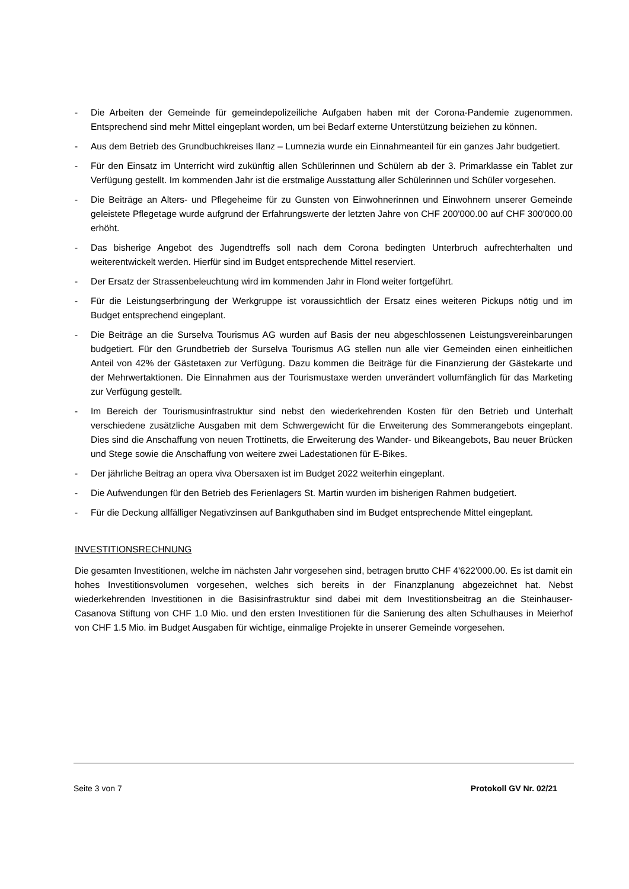- Die Arbeiten der Gemeinde für gemeindepolizeiliche Aufgaben haben mit der Corona-Pandemie zugenommen. Entsprechend sind mehr Mittel eingeplant worden, um bei Bedarf externe Unterstützung beiziehen zu können.
- Aus dem Betrieb des Grundbuchkreises Ilanz – Lumnezia wurde ein Einnahmeanteil für ein ganzes Jahr budgetiert.
- Für den Einsatz im Unterricht wird zukünftig allen Schülerinnen und Schülern ab der 3. Primarklasse ein Tablet zur Verfügung gestellt. Im kommenden Jahr ist die erstmalige Ausstattung aller Schülerinnen und Schüler vorgesehen.
- Die Beiträge an Alters- und Pflegeheime für zu Gunsten von Einwohnerinnen und Einwohnern unserer Gemeinde geleistete Pflegetage wurde aufgrund der Erfahrungswerte der letzten Jahre von CHF 200'000.00 auf CHF 300'000.00 erhöht.
- Das bisherige Angebot des Jugendtreffs soll nach dem Corona bedingten Unterbruch aufrechterhalten und weiterentwickelt werden. Hierfür sind im Budget entsprechende Mittel reserviert.
- Der Ersatz der Strassenbeleuchtung wird im kommenden Jahr in Flond weiter fortgeführt.
- Für die Leistungserbringung der Werkgruppe ist voraussichtlich der Ersatz eines weiteren Pickups nötig und im Budget entsprechend eingeplant.
- Die Beiträge an die Surselva Tourismus AG wurden auf Basis der neu abgeschlossenen Leistungsvereinbarungen budgetiert. Für den Grundbetrieb der Surselva Tourismus AG stellen nun alle vier Gemeinden einen einheitlichen Anteil von 42% der Gästetaxen zur Verfügung. Dazu kommen die Beiträge für die Finanzierung der Gästekarte und der Mehrwertaktionen. Die Einnahmen aus der Tourismustaxe werden unverändert vollumfänglich für das Marketing zur Verfügung gestellt.
- Im Bereich der Tourismusinfrastruktur sind nebst den wiederkehrenden Kosten für den Betrieb und Unterhalt verschiedene zusätzliche Ausgaben mit dem Schwergewicht für die Erweiterung des Sommerangebots eingeplant. Dies sind die Anschaffung von neuen Trottinetts, die Erweiterung des Wander- und Bikeangebots, Bau neuer Brücken und Stege sowie die Anschaffung von weitere zwei Ladestationen für E-Bikes.
- Der jährliche Beitrag an opera viva Obersaxen ist im Budget 2022 weiterhin eingeplant.
- Die Aufwendungen für den Betrieb des Ferienlagers St. Martin wurden im bisherigen Rahmen budgetiert.
- Für die Deckung allfälliger Negativzinsen auf Bankguthaben sind im Budget entsprechende Mittel eingeplant.
INVESTITIONSRECHNUNG
Die gesamten Investitionen, welche im nächsten Jahr vorgesehen sind, betragen brutto CHF 4'622'000.00. Es ist damit ein hohes Investitionsvolumen vorgesehen, welches sich bereits in der Finanzplanung abgezeichnet hat. Nebst wiederkehrenden Investitionen in die Basisinfrastruktur sind dabei mit dem Investitionsbeitrag an die Steinhauser-Casanova Stiftung von CHF 1.0 Mio. und den ersten Investitionen für die Sanierung des alten Schulhauses in Meierhof von CHF 1.5 Mio. im Budget Ausgaben für wichtige, einmalige Projekte in unserer Gemeinde vorgesehen.
Seite 3 von 7 Protokoll GV Nr. 02/21